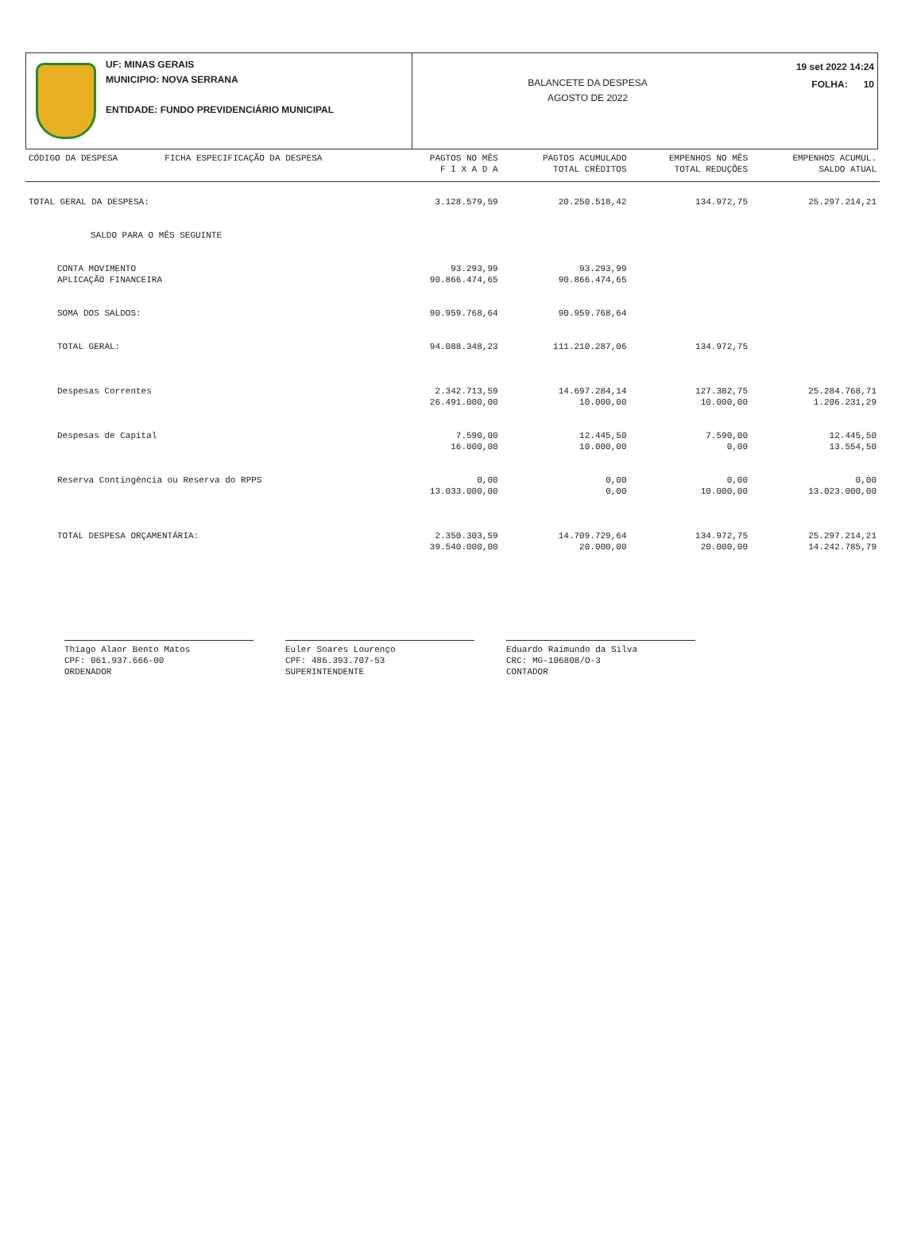UF: MINAS GERAIS
MUNICIPIO: NOVA SERRANA
ENTIDADE: FUNDO PREVIDENCIÁRIO MUNICIPAL
BALANCETE DA DESPESA
AGOSTO DE 2022
19 set 2022 14:24
FOLHA: 10
| CÓDIGO DA DESPESA | FICHA ESPECIFICAÇÃO DA DESPESA | PAGTOS NO MÊS F I X A D A | PAGTOS ACUMULADO TOTAL CRÈDITOS | EMPENHOS NO MÊS TOTAL REDUÇÕES | EMPENHOS ACUMUL. SALDO ATUAL |
| --- | --- | --- | --- | --- | --- |
| TOTAL GERAL DA DESPESA: | | 3.128.579,59 | 20.250.518,42 | 134.972,75 | 25.297.214,21 |
| SALDO PARA O MÊS SEGUINTE | | | | | |
| CONTA MOVIMENTO APLICAÇÃO FINANCEIRA | | 93.293,99 90.866.474,65 | 93.293,99 90.866.474,65 | | |
| SOMA DOS SALDOS: | | 90.959.768,64 | 90.959.768,64 | | |
| TOTAL GERAL: | | 94.088.348,23 | 111.210.287,06 | 134.972,75 | |
| Despesas Correntes | | 2.342.713,59 26.491.000,00 | 14.697.284,14 10.000,00 | 127.382,75 10.000,00 | 25.284.768,71 1.206.231,29 |
| Despesas de Capital | | 7.590,00 16.000,00 | 12.445,50 10.000,00 | 7.590,00 0,00 | 12.445,50 13.554,50 |
| Reserva Contingência ou Reserva do RPPS | | 0,00 13.033.000,00 | 0,00 0,00 | 0,00 10.000,00 | 0,00 13.023.000,00 |
| TOTAL DESPESA ORÇAMENTÁRIA: | | 2.350.303,59 39.540.000,00 | 14.709.729,64 20.000,00 | 134.972,75 20.000,00 | 25.297.214,21 14.242.785,79 |
Thiago Alaor Bento Matos
CPF: 061.937.666-00
ORDENADOR
Euler Soares Lourenço
CPF: 486.393.707-53
SUPERINTENDENTE
Eduardo Raimundo da Silva
CRC: MG-106808/O-3
CONTADOR